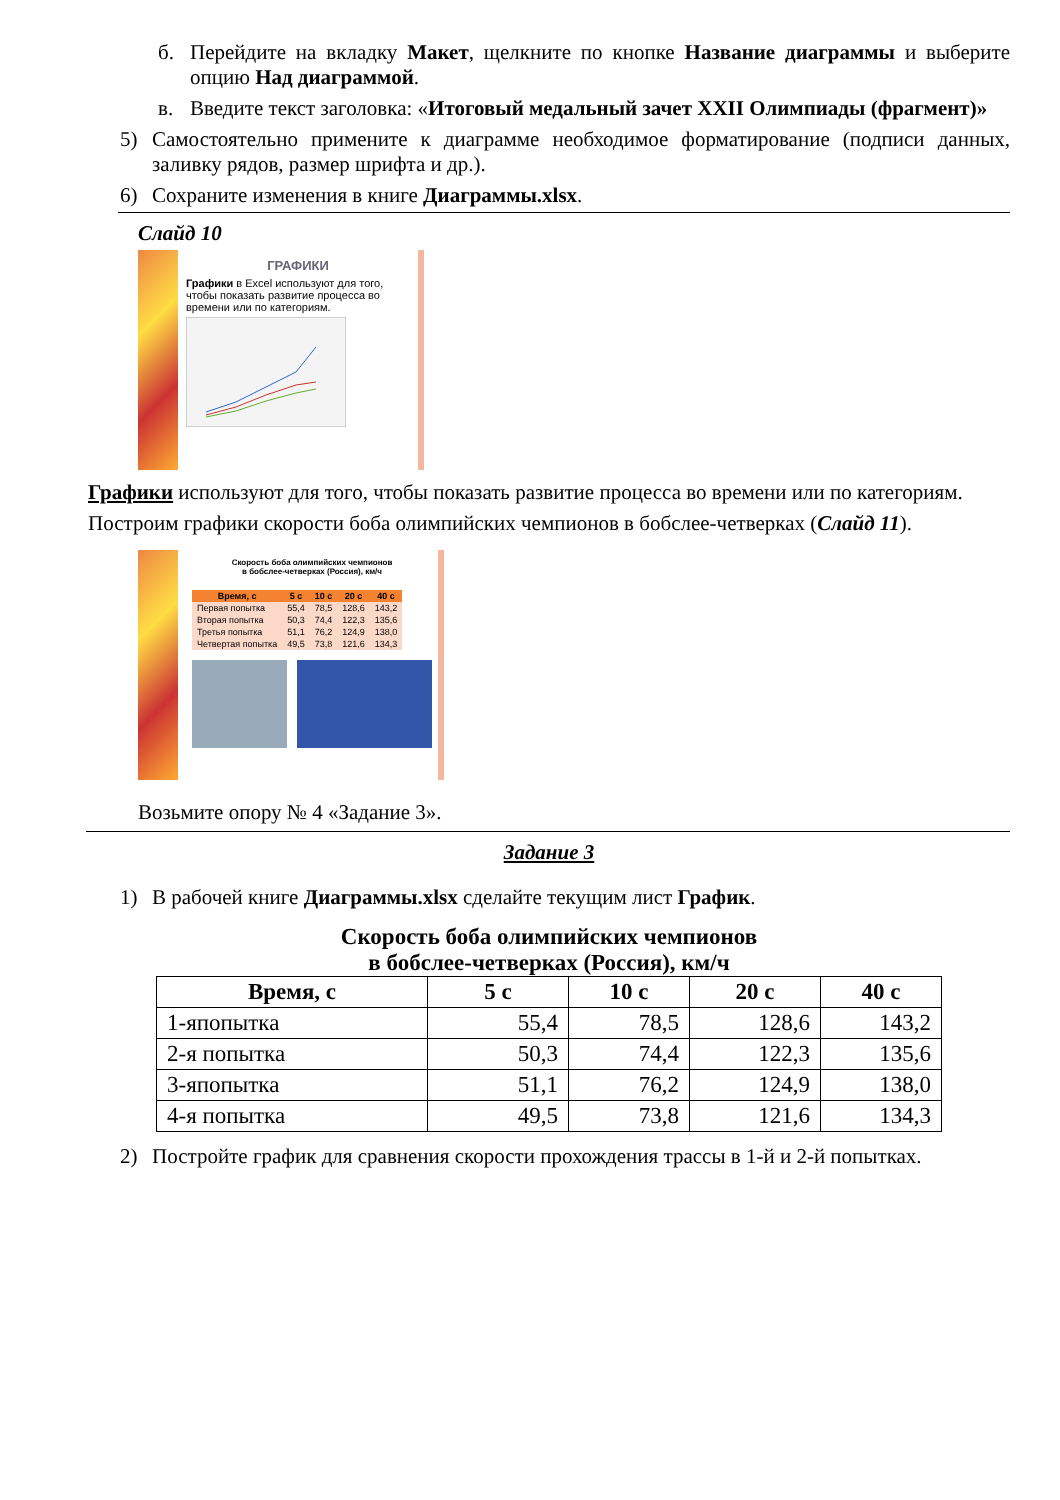б. Перейдите на вкладку Макет, щелкните по кнопке Название диаграммы и выберите опцию Над диаграммой.
в. Введите текст заголовка: «Итоговый медальный зачет XXII Олимпиады (фрагмент)»
5) Самостоятельно примените к диаграмме необходимое форматирование (подписи данных, заливку рядов, размер шрифта и др.).
6) Сохраните изменения в книге Диаграммы.xlsx.
Слайд 10
ГРАФИКИ
Графики в Excel используют для того, чтобы показать развитие процесса во времени или по категориям.
Графики используют для того, чтобы показать развитие процесса во времени или по категориям.
Построим графики скорости боба олимпийских чемпионов в бобслее-четверках (Слайд 11).
Скорость боба олимпийских чемпионов
в бобслее-четверках (Россия), км/ч
| Время, с | 5 с | 10 с | 20 с | 40 с |
| --- | --- | --- | --- | --- |
| Первая попытка | 55,4 | 78,5 | 128,6 | 143,2 |
| Вторая попытка | 50,3 | 74,4 | 122,3 | 135,6 |
| Третья попытка | 51,1 | 76,2 | 124,9 | 138,0 |
| Четвертая попытка | 49,5 | 73,8 | 121,6 | 134,3 |
Возьмите опору № 4 «Задание 3».
Задание 3
1) В рабочей книге Диаграммы.xlsx сделайте текущим лист График.
Скорость боба олимпийских чемпионов
в бобслее-четверках (Россия), км/ч
| Время, с | 5 с | 10 с | 20 с | 40 с |
| --- | --- | --- | --- | --- |
| 1-япопытка | 55,4 | 78,5 | 128,6 | 143,2 |
| 2-я попытка | 50,3 | 74,4 | 122,3 | 135,6 |
| 3-япопытка | 51,1 | 76,2 | 124,9 | 138,0 |
| 4-я попытка | 49,5 | 73,8 | 121,6 | 134,3 |
2) Постройте график для сравнения скорости прохождения трассы в 1-й и 2-й попытках.